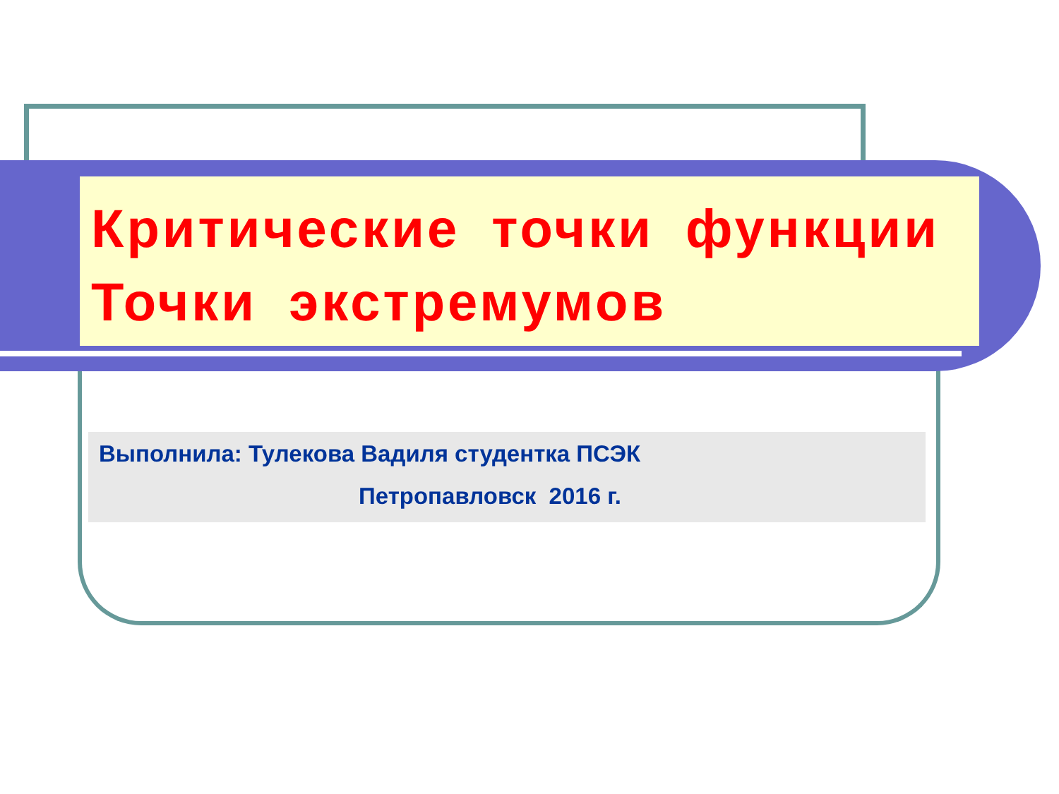Критические точки функции
Точки экстремумов
Выполнила: Тулекова Вадиля студентка ПСЭК
Петропавловск 2016 г.